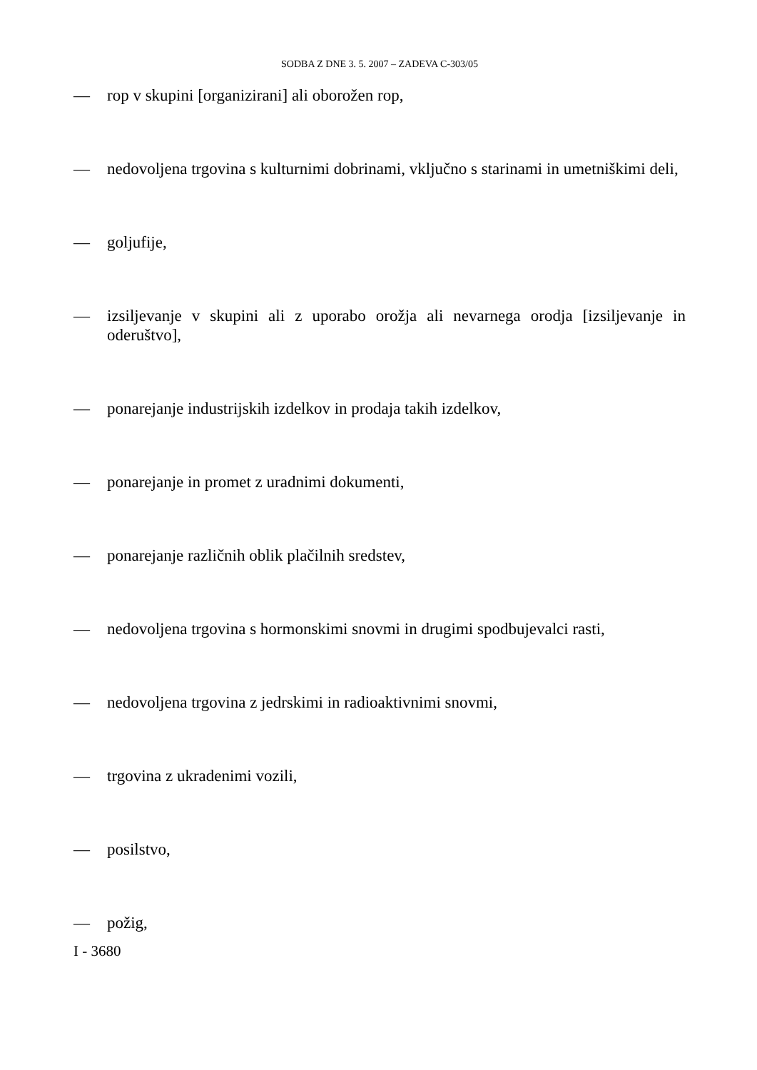SODBA Z DNE 3. 5. 2007 – ZADEVA C-303/05
— rop v skupini [organizirani] ali oborožen rop,
— nedovoljena trgovina s kulturnimi dobrinami, vključno s starinami in umetniškimi deli,
— goljufije,
— izsiljevanje v skupini ali z uporabo orožja ali nevarnega orodja [izsiljevanje in oderuštvo],
— ponarejanje industrijskih izdelkov in prodaja takih izdelkov,
— ponarejanje in promet z uradnimi dokumenti,
— ponarejanje različnih oblik plačilnih sredstev,
— nedovoljena trgovina s hormonskimi snovmi in drugimi spodbujevalci rasti,
— nedovoljena trgovina z jedrskimi in radioaktivnimi snovmi,
— trgovina z ukradenimi vozili,
— posilstvo,
— požig,
I - 3680